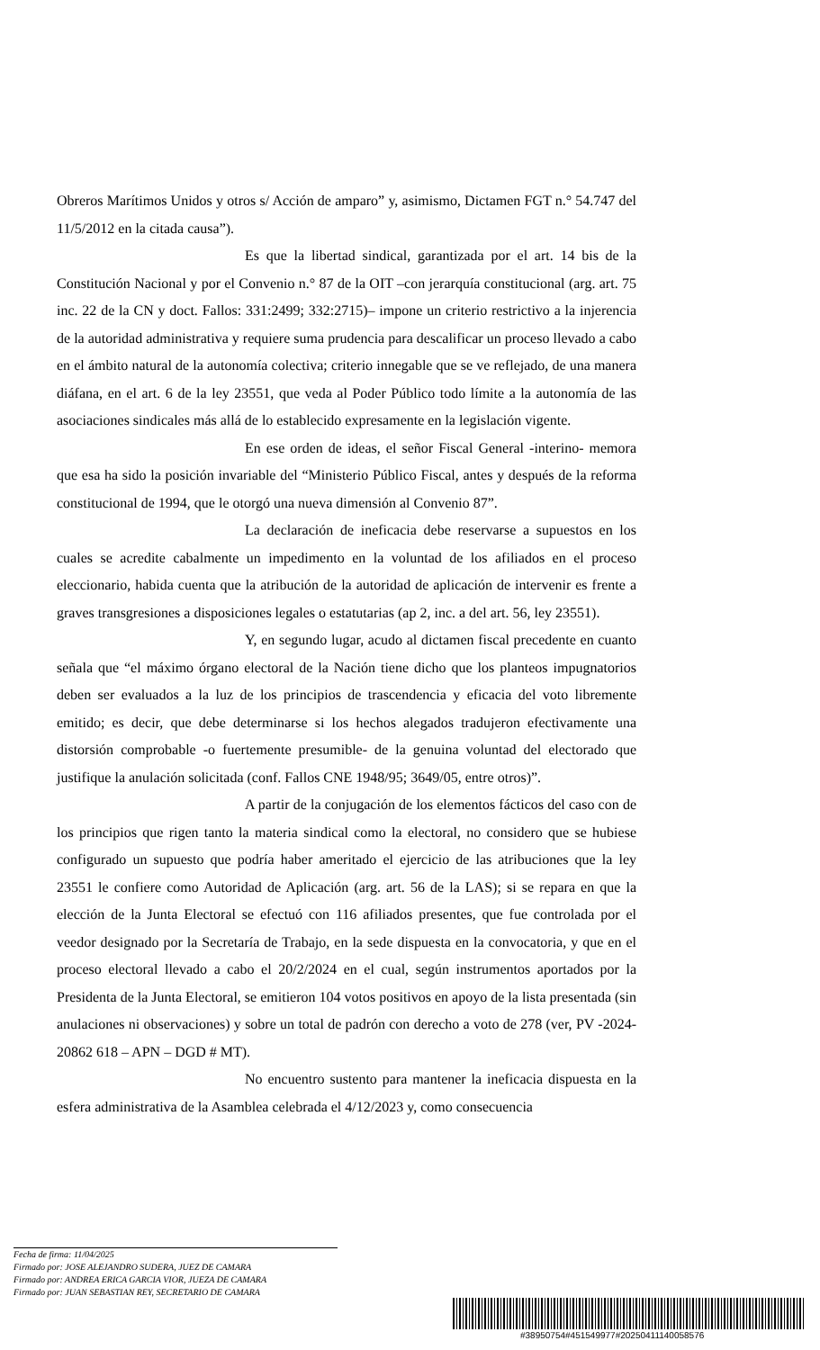Obreros Marítimos Unidos y otros s/ Acción de amparo” y, asimismo, Dictamen FGT n.° 54.747 del 11/5/2012 en la citada causa”).
Es que la libertad sindical, garantizada por el art. 14 bis de la Constitución Nacional y por el Convenio n.° 87 de la OIT –con jerarquía constitucional (arg. art. 75 inc. 22 de la CN y doct. Fallos: 331:2499; 332:2715)– impone un criterio restrictivo a la injerencia de la autoridad administrativa y requiere suma prudencia para descalificar un proceso llevado a cabo en el ámbito natural de la autonomía colectiva; criterio innegable que se ve reflejado, de una manera diáfana, en el art. 6 de la ley 23551, que veda al Poder Público todo límite a la autonomía de las asociaciones sindicales más allá de lo establecido expresamente en la legislación vigente.
En ese orden de ideas, el señor Fiscal General -interino- memora que esa ha sido la posición invariable del “Ministerio Público Fiscal, antes y después de la reforma constitucional de 1994, que le otorgó una nueva dimensión al Convenio 87”.
La declaración de ineficacia debe reservarse a supuestos en los cuales se acredite cabalmente un impedimento en la voluntad de los afiliados en el proceso eleccionario, habida cuenta que la atribución de la autoridad de aplicación de intervenir es frente a graves transgresiones a disposiciones legales o estatutarias (ap 2, inc. a del art. 56, ley 23551).
Y, en segundo lugar, acudo al dictamen fiscal precedente en cuanto señala que “el máximo órgano electoral de la Nación tiene dicho que los planteos impugnatorios deben ser evaluados a la luz de los principios de trascendencia y eficacia del voto libremente emitido; es decir, que debe determinarse si los hechos alegados tradujeron efectivamente una distorsión comprobable -o fuertemente presumible- de la genuina voluntad del electorado que justifique la anulación solicitada (conf. Fallos CNE 1948/95; 3649/05, entre otros)”.
A partir de la conjugación de los elementos fácticos del caso con de los principios que rigen tanto la materia sindical como la electoral, no considero que se hubiese configurado un supuesto que podría haber ameritado el ejercicio de las atribuciones que la ley 23551 le confiere como Autoridad de Aplicación (arg. art. 56 de la LAS); si se repara en que la elección de la Junta Electoral se efectuó con 116 afiliados presentes, que fue controlada por el veedor designado por la Secretaría de Trabajo, en la sede dispuesta en la convocatoria, y que en el proceso electoral llevado a cabo el 20/2/2024 en el cual, según instrumentos aportados por la Presidenta de la Junta Electoral, se emitieron 104 votos positivos en apoyo de la lista presentada (sin anulaciones ni observaciones) y sobre un total de padrón con derecho a voto de 278 (ver, PV -2024-20862 618 – APN – DGD # MT).
No encuentro sustento para mantener la ineficacia dispuesta en la esfera administrativa de la Asamblea celebrada el 4/12/2023 y, como consecuencia
Fecha de firma: 11/04/2025
Firmado por: JOSE ALEJANDRO SUDERA, JUEZ DE CAMARA
Firmado por: ANDREA ERICA GARCIA VIOR, JUEZA DE CAMARA
Firmado por: JUAN SEBASTIAN REY, SECRETARIO DE CAMARA
#38950754#451549977#20250411140058576